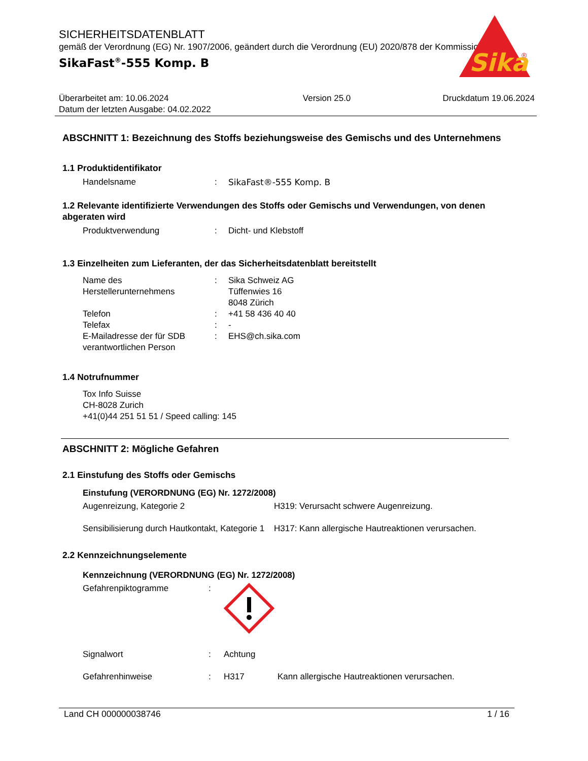SICHERHEITSDATENBLATT
gemäß der Verordnung (EG) Nr. 1907/2006, geändert durch die Verordnung (EU) 2020/878 der Kommission
SikaFast<sup>®</sup>-555 Komp. B
Sika
®
Überarbeitet am: 10.06.2024
Datum der letzten Ausgabe: 04.02.2022
Version 25.0 Druckdatum 19.06.2024
ABSCHNITT 1: Bezeichnung des Stoffs beziehungsweise des Gemischs und des Unternehmens
1.1 Produktidentifikator
Handelsname : SikaFast®-555 Komp. B
1.2 Relevante identifizierte Verwendungen des Stoffs oder Gemischs und Verwendungen, von denen abgeraten wird
Produktverwendung : Dicht- und Klebstoff
1.3 Einzelheiten zum Lieferanten, der das Sicherheitsdatenblatt bereitstellt
Name des Herstellerunternehmens
: Sika Schweiz AG
Tüffenwies 16
8048 Zürich
Telefon : +41 58 436 40 40
Telefax : -
E-Mailadresse der für SDB verantwortlichen Person
: EHS@ch.sika.com
1.4 Notrufnummer
Tox Info Suisse
CH-8028 Zurich
+41(0)44 251 51 51 / Speed calling: 145
ABSCHNITT 2: Mögliche Gefahren
2.1 Einstufung des Stoffs oder Gemischs
Einstufung (VERORDNUNG (EG) Nr. 1272/2008)
Augenreizung, Kategorie 2 H319: Verursacht schwere Augenreizung.
Sensibilisierung durch Hautkontakt, Kategorie 1
H317: Kann allergische Hautreaktionen verursachen.
2.2 Kennzeichnungselemente
Kennzeichnung (VERORDNUNG (EG) Nr. 1272/2008)
Gefahrenpiktogramme :
Signalwort : Achtung
Gefahrenhinweise : H317 Kann allergische Hautreaktionen verursachen.
Land CH 000000038746 1 / 16